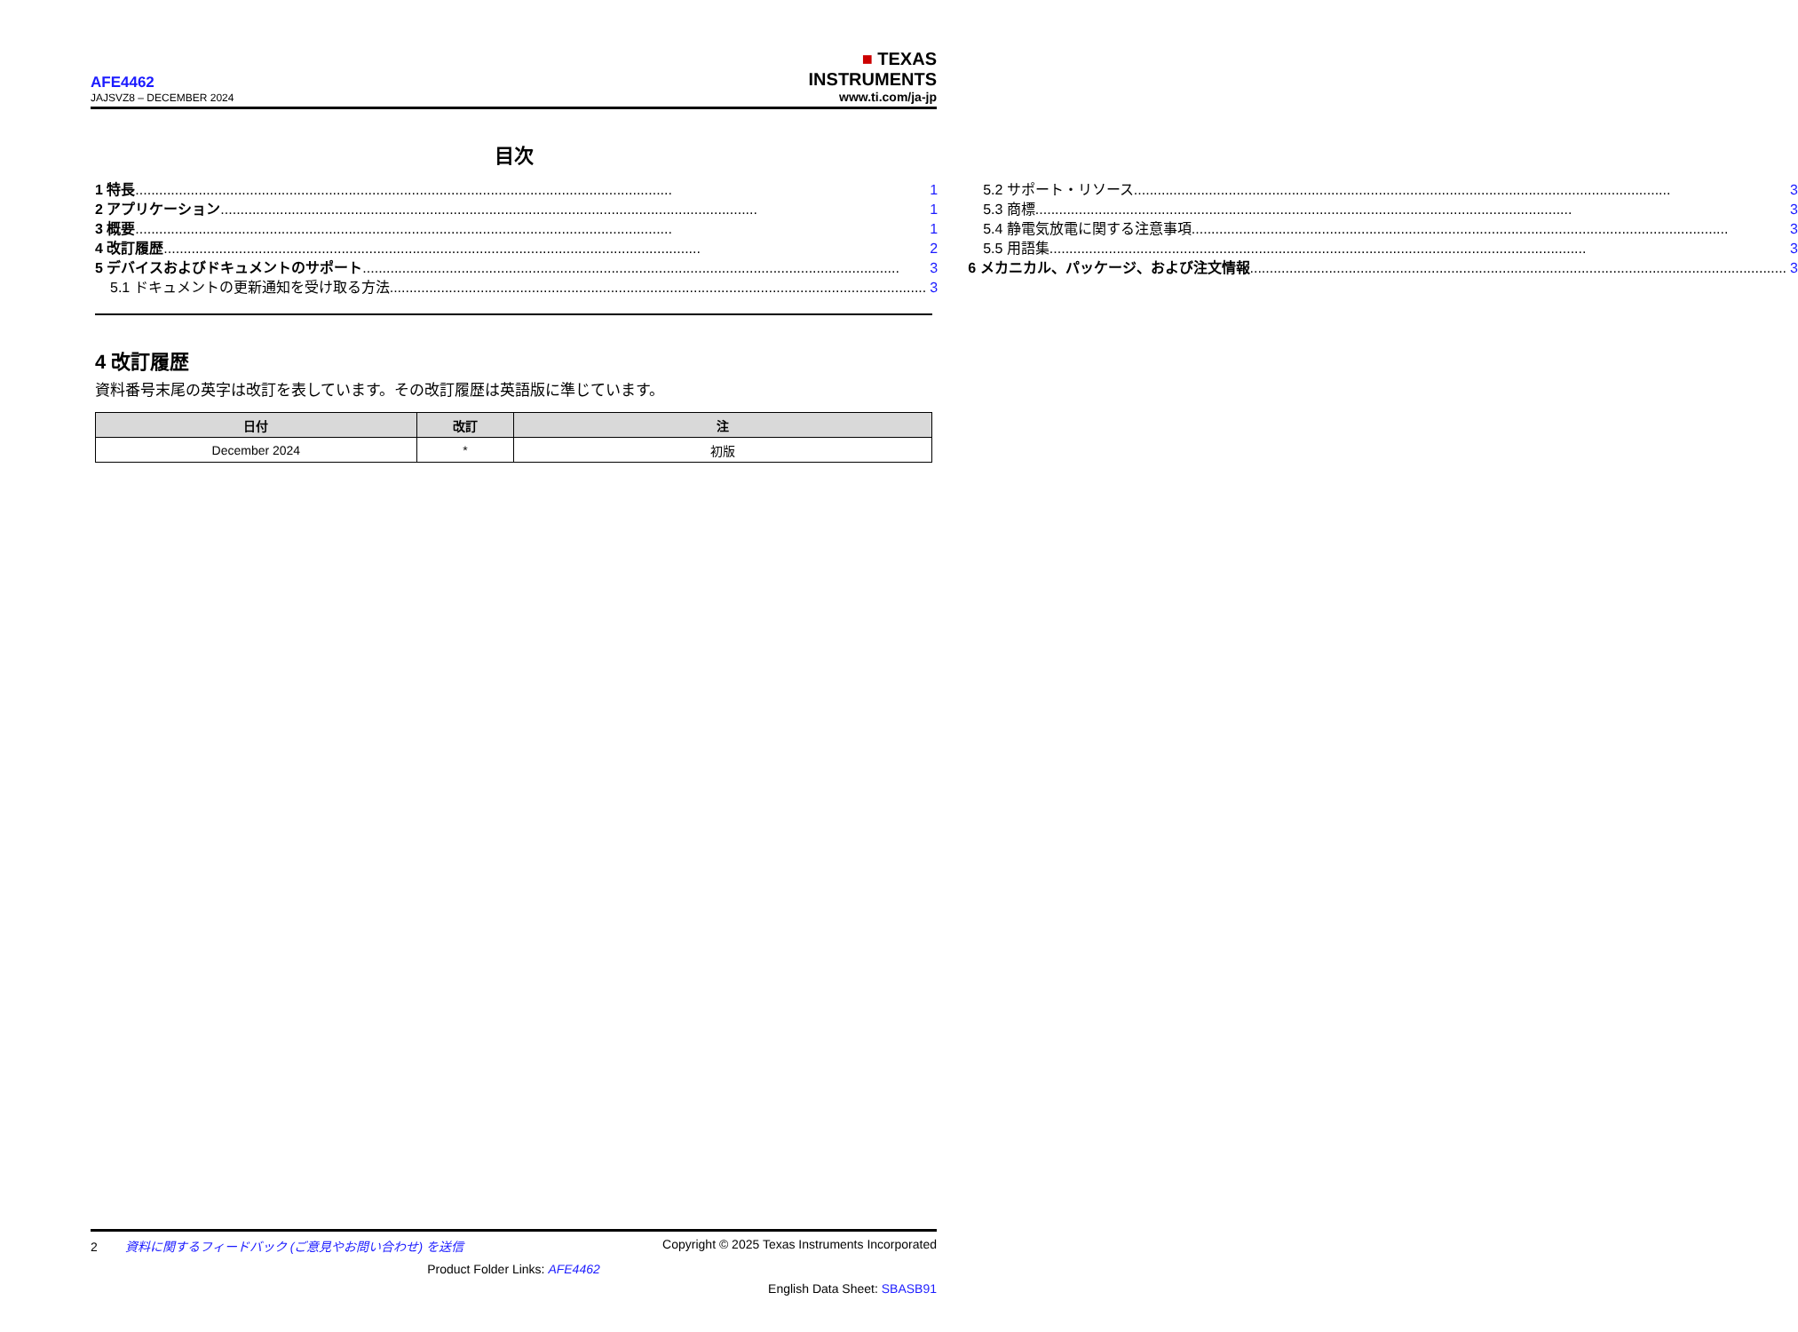AFE4462
JAJSVZ8 – DECEMBER 2024
■ TEXAS
INSTRUMENTS
www.ti.com/ja-jp
目次
1 特長 1
2 アプリケーション 1
3 概要 1
4 改訂履歴 2
5 デバイスおよびドキュメントのサポート 3
5.1 ドキュメントの更新通知を受け取る方法 3
5.2 サポート・リソース 3
5.3 商標 3
5.4 静電気放電に関する注意事項 3
5.5 用語集 3
6 メカニカル、パッケージ、および注文情報 3
4 改訂履歴
資料番号末尾の英字は改訂を表しています。その改訂履歴は英語版に準じています。
| 日付 | 改訂 | 注 |
| --- | --- | --- |
| December 2024 | * | 初版 |
2 資料に関するフィードバック (ご意見やお問い合わせ) を送信 Copyright © 2025 Texas Instruments Incorporated
Product Folder Links: AFE4462
English Data Sheet: SBASB91